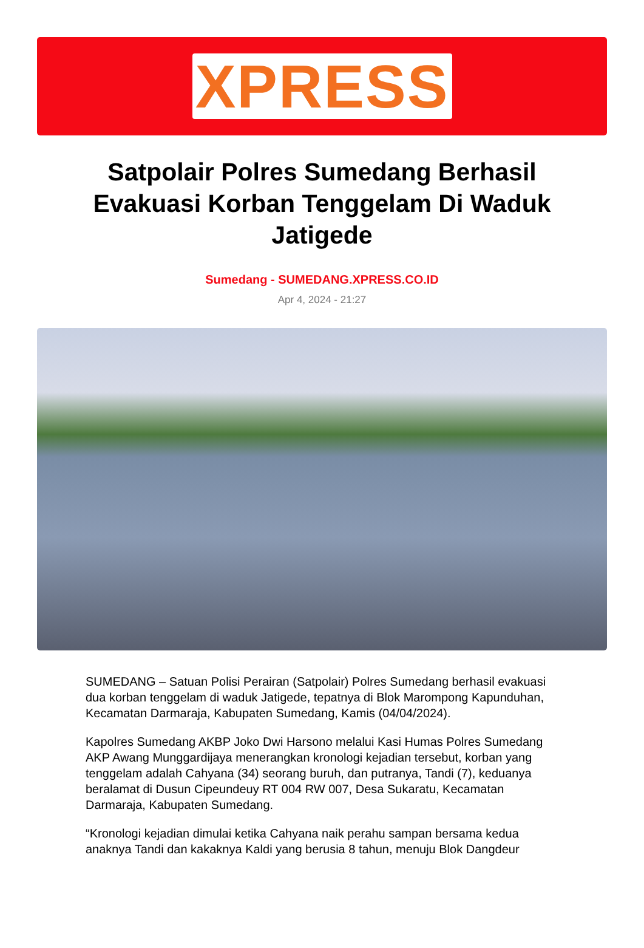XPRESS
Satpolair Polres Sumedang Berhasil Evakuasi Korban Tenggelam Di Waduk Jatigede
Sumedang - SUMEDANG.XPRESS.CO.ID
Apr 4, 2024 - 21:27
SUMEDANG – Satuan Polisi Perairan (Satpolair) Polres Sumedang berhasil evakuasi dua korban tenggelam di waduk Jatigede, tepatnya di Blok Marompong Kapunduhan, Kecamatan Darmaraja, Kabupaten Sumedang, Kamis (04/04/2024).
Kapolres Sumedang AKBP Joko Dwi Harsono melalui Kasi Humas Polres Sumedang AKP Awang Munggardijaya menerangkan kronologi kejadian tersebut, korban yang tenggelam adalah Cahyana (34) seorang buruh, dan putranya, Tandi (7), keduanya beralamat di Dusun Cipeundeuy RT 004 RW 007, Desa Sukaratu, Kecamatan Darmaraja, Kabupaten Sumedang.
“Kronologi kejadian dimulai ketika Cahyana naik perahu sampan bersama kedua anaknya Tandi dan kakaknya Kaldi yang berusia 8 tahun, menuju Blok Dangdeur